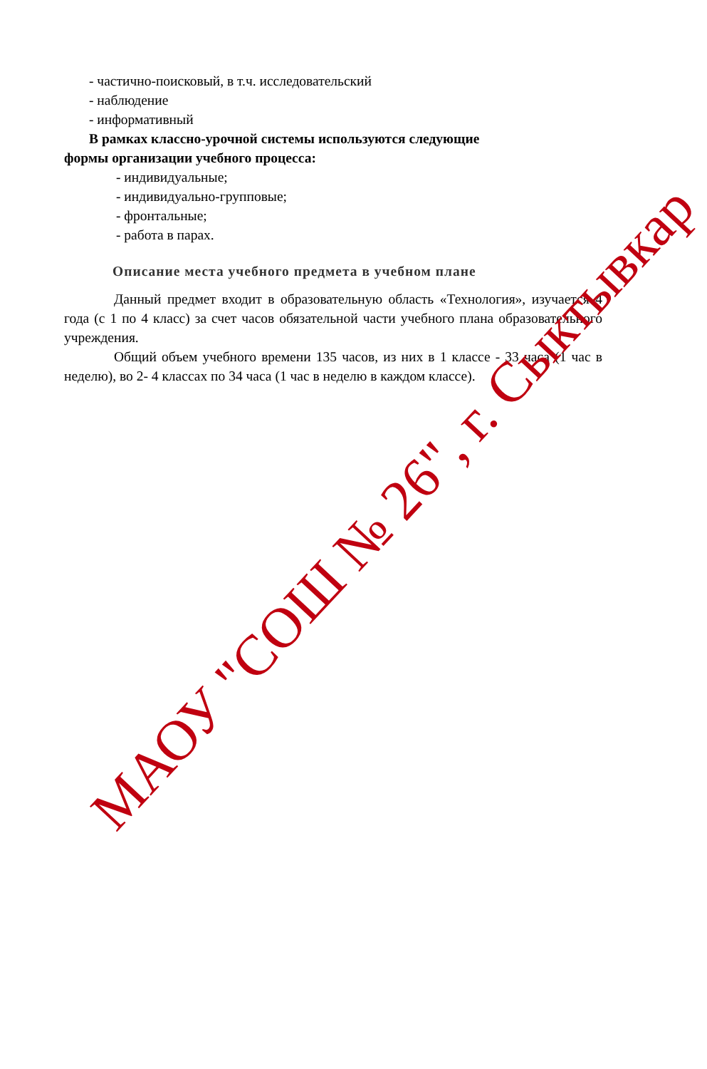- частично-поисковый, в т.ч. исследовательский
- наблюдение
- информативный
В рамках классно-урочной системы используются следующие
формы организации учебного процесса:
- индивидуальные;
- индивидуально-групповые;
- фронтальные;
- работа в парах.
Описание места учебного предмета в учебном плане
Данный предмет входит в образовательную область «Технология», изучается 4 года (с 1 по 4 класс) за счет часов обязательной части учебного плана образовательного учреждения.
Общий объем учебного времени 135 часов, из них в 1 классе - 33 часа (1 час в неделю), во 2- 4 классах по 34 часа (1 час в неделю в каждом классе).
МАОУ "СОШ № 26", г. Сыктывкар